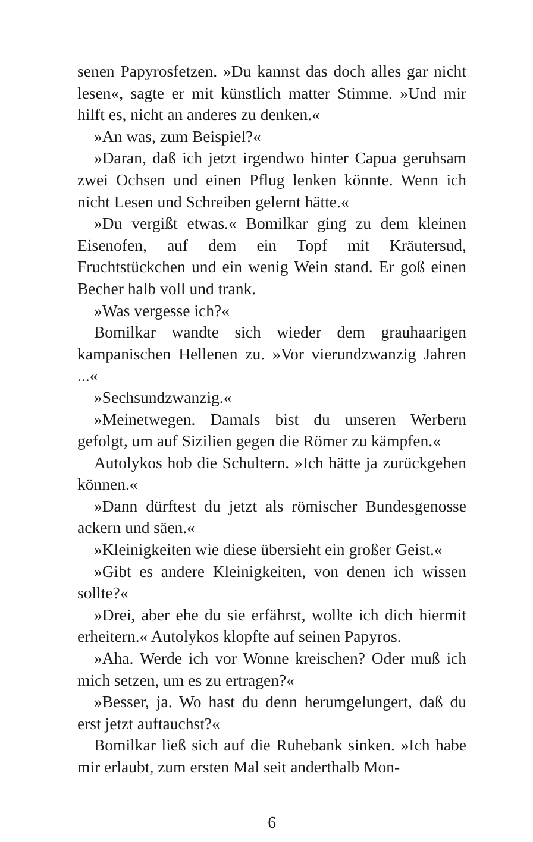senen Papyrosfetzen. »Du kannst das doch alles gar nicht lesen«, sagte er mit künstlich matter Stimme. »Und mir hilft es, nicht an anderes zu denken.«
»An was, zum Beispiel?«
»Daran, daß ich jetzt irgendwo hinter Capua geruhsam zwei Ochsen und einen Pflug lenken könnte. Wenn ich nicht Lesen und Schreiben gelernt hätte.«
»Du vergißt etwas.« Bomilkar ging zu dem kleinen Eisenofen, auf dem ein Topf mit Kräutersud, Fruchtstückchen und ein wenig Wein stand. Er goß einen Becher halb voll und trank.
»Was vergesse ich?«
Bomilkar wandte sich wieder dem grauhaarigen kampanischen Hellenen zu. »Vor vierundzwanzig Jahren ...«
»Sechsundzwanzig.«
»Meinetwegen. Damals bist du unseren Werbern gefolgt, um auf Sizilien gegen die Römer zu kämpfen.«
Autolykos hob die Schultern. »Ich hätte ja zurückgehen können.«
»Dann dürftest du jetzt als römischer Bundesgenosse ackern und säen.«
»Kleinigkeiten wie diese übersieht ein großer Geist.«
»Gibt es andere Kleinigkeiten, von denen ich wissen sollte?«
»Drei, aber ehe du sie erfährst, wollte ich dich hiermit erheitern.« Autolykos klopfte auf seinen Papyros.
»Aha. Werde ich vor Wonne kreischen? Oder muß ich mich setzen, um es zu ertragen?«
»Besser, ja. Wo hast du denn herumgelungert, daß du erst jetzt auftauchst?«
Bomilkar ließ sich auf die Ruhebank sinken. »Ich habe mir erlaubt, zum ersten Mal seit anderthalb Mon-
6